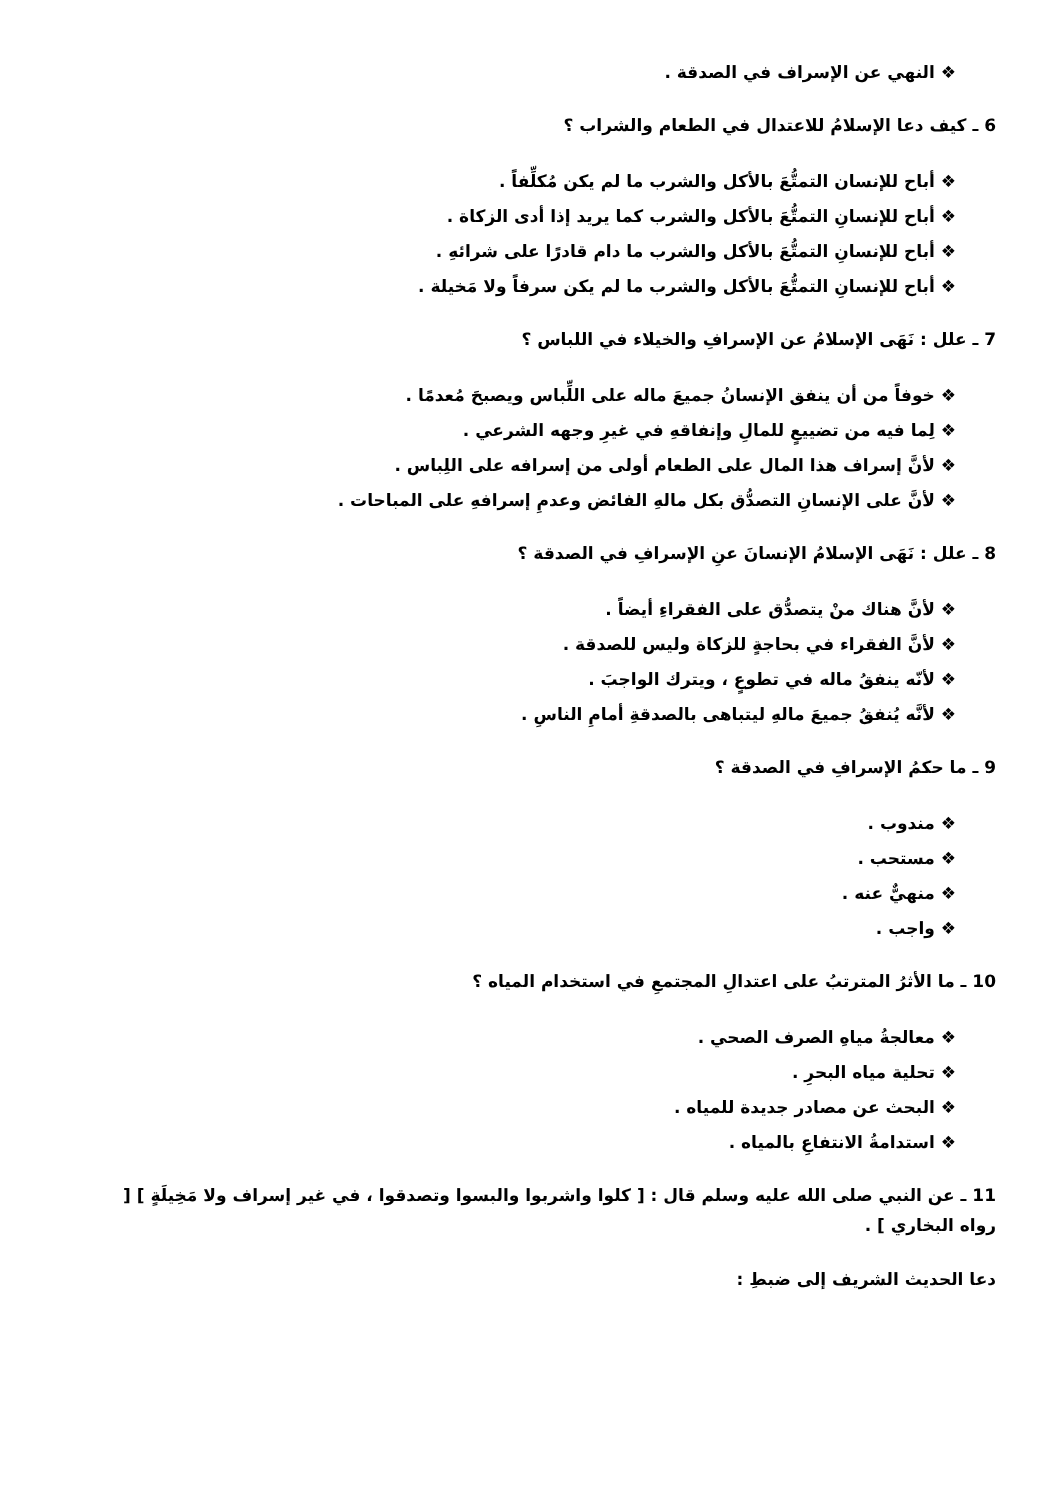❖ النهي عن الإسراف في الصدقة .
6 ـ كيف دعا الإسلامُ للاعتدال في الطعام والشراب ؟
❖ أباح للإنسان التمتُّعَ بالأكل والشرب ما لم يكن مُكلِّفاً .
❖ أباح للإنسانِ التمتُّعَ بالأكل والشرب كما يريد إذا أدى الزكاة .
❖ أباح للإنسانِ التمتُّعَ بالأكل والشرب ما دام قادرًا على شرائهِ .
❖ أباح للإنسانِ التمتُّعَ بالأكل والشرب ما لم يكن سرفاً ولا مَخيلة .
7 ـ علل : نَهَى الإسلامُ عن الإسرافِ والخيلاء في اللباس ؟
❖ خوفاً من أن ينفق الإنسانُ جميعَ ماله على اللِّباس ويصبحَ مُعدمًا .
❖ لِما فيه من تضييعٍ للمالِ وإنفاقهِ في غيرِ وجهه الشرعي .
❖ لأنَّ إسراف هذا المال على الطعام أولى من إسرافه على اللِباس .
❖ لأنَّ على الإنسانِ التصدُّق بكل مالهِ الفائض وعدمِ إسرافهِ على المباحات .
8 ـ علل : نَهَى الإسلامُ الإنسانَ عنِ الإسرافِ في الصدقة ؟
❖ لأنَّ هناك منْ يتصدُّق على الفقراءِ أيضاً .
❖ لأنَّ الفقراء في بحاجةٍ للزكاة وليس للصدقة .
❖ لأنّه ينفقُ ماله في تطوعٍ ، ويترك الواجبَ .
❖ لأنَّه يُنفقُ جميعَ مالهِ ليتباهى بالصدقةِ أمامِ الناسِ .
9 ـ ما حكمُ الإسرافِ في الصدقة ؟
❖ مندوب .
❖ مستحب .
❖ منهيٌّ عنه .
❖ واجب .
10 ـ ما الأثرُ المترتبُ على اعتدالِ المجتمعِ في استخدام المياه ؟
❖ معالجةُ مياهِ الصرف الصحي .
❖ تحلية مياه البحرِ .
❖ البحث عن مصادر جديدة للمياه .
❖ استدامةُ الانتفاعِ بالمياه .
11 ـ عن النبي صلى الله عليه وسلم قال : [ كلوا واشربوا والبسوا وتصدقوا ، في غير إسراف ولا مَخِيلَةٍ ] [ رواه البخاري ] .
دعا الحديث الشريف إلى ضبطِ :